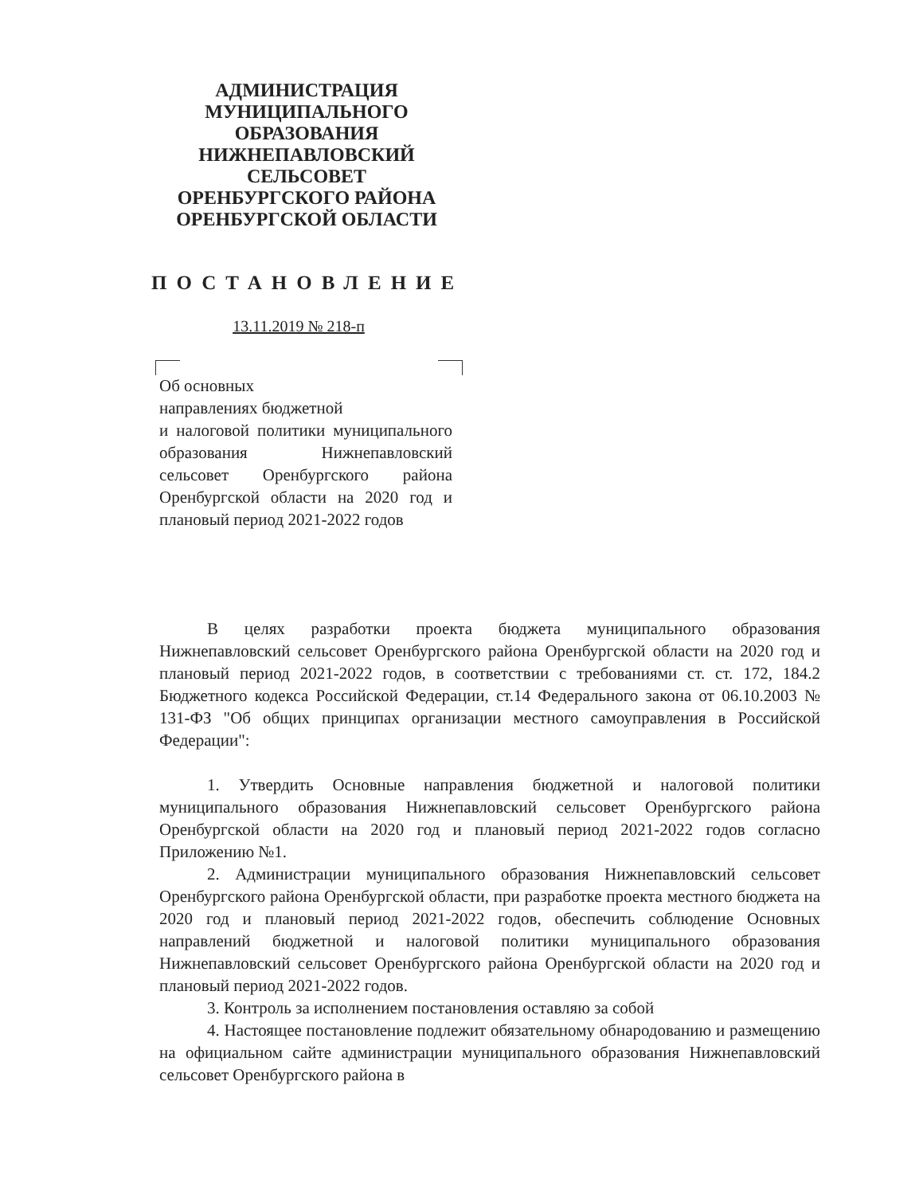АДМИНИСТРАЦИЯ
МУНИЦИПАЛЬНОГО
ОБРАЗОВАНИЯ
НИЖНЕПАВЛОВСКИЙ
СЕЛЬСОВЕТ
ОРЕНБУРГСКОГО РАЙОНА
ОРЕНБУРГСКОЙ ОБЛАСТИ
ПОСТАНОВЛЕНИЕ
13.11.2019 № 218-п
Об основных
направлениях бюджетной
и налоговой политики муниципального образования Нижнепавловский сельсовет Оренбургского района Оренбургской области на 2020 год и плановый период 2021-2022 годов
В целях разработки проекта бюджета муниципального образования Нижнепавловский сельсовет Оренбургского района Оренбургской области на 2020 год и плановый период 2021-2022 годов, в соответствии с требованиями ст. ст. 172, 184.2 Бюджетного кодекса Российской Федерации, ст.14 Федерального закона от 06.10.2003 № 131-ФЗ "Об общих принципах организации местного самоуправления в Российской Федерации":
1. Утвердить Основные направления бюджетной и налоговой политики муниципального образования Нижнепавловский сельсовет Оренбургского района Оренбургской области на 2020 год и плановый период 2021-2022 годов согласно Приложению №1.
2. Администрации муниципального образования Нижнепавловский сельсовет Оренбургского района Оренбургской области, при разработке проекта местного бюджета на 2020 год и плановый период 2021-2022 годов, обеспечить соблюдение Основных направлений бюджетной и налоговой политики муниципального образования Нижнепавловский сельсовет Оренбургского района Оренбургской области на 2020 год и плановый период 2021-2022 годов.
3. Контроль за исполнением постановления оставляю за собой
4. Настоящее постановление подлежит обязательному обнародованию и размещению на официальном сайте администрации муниципального образования Нижнепавловский сельсовет Оренбургского района в